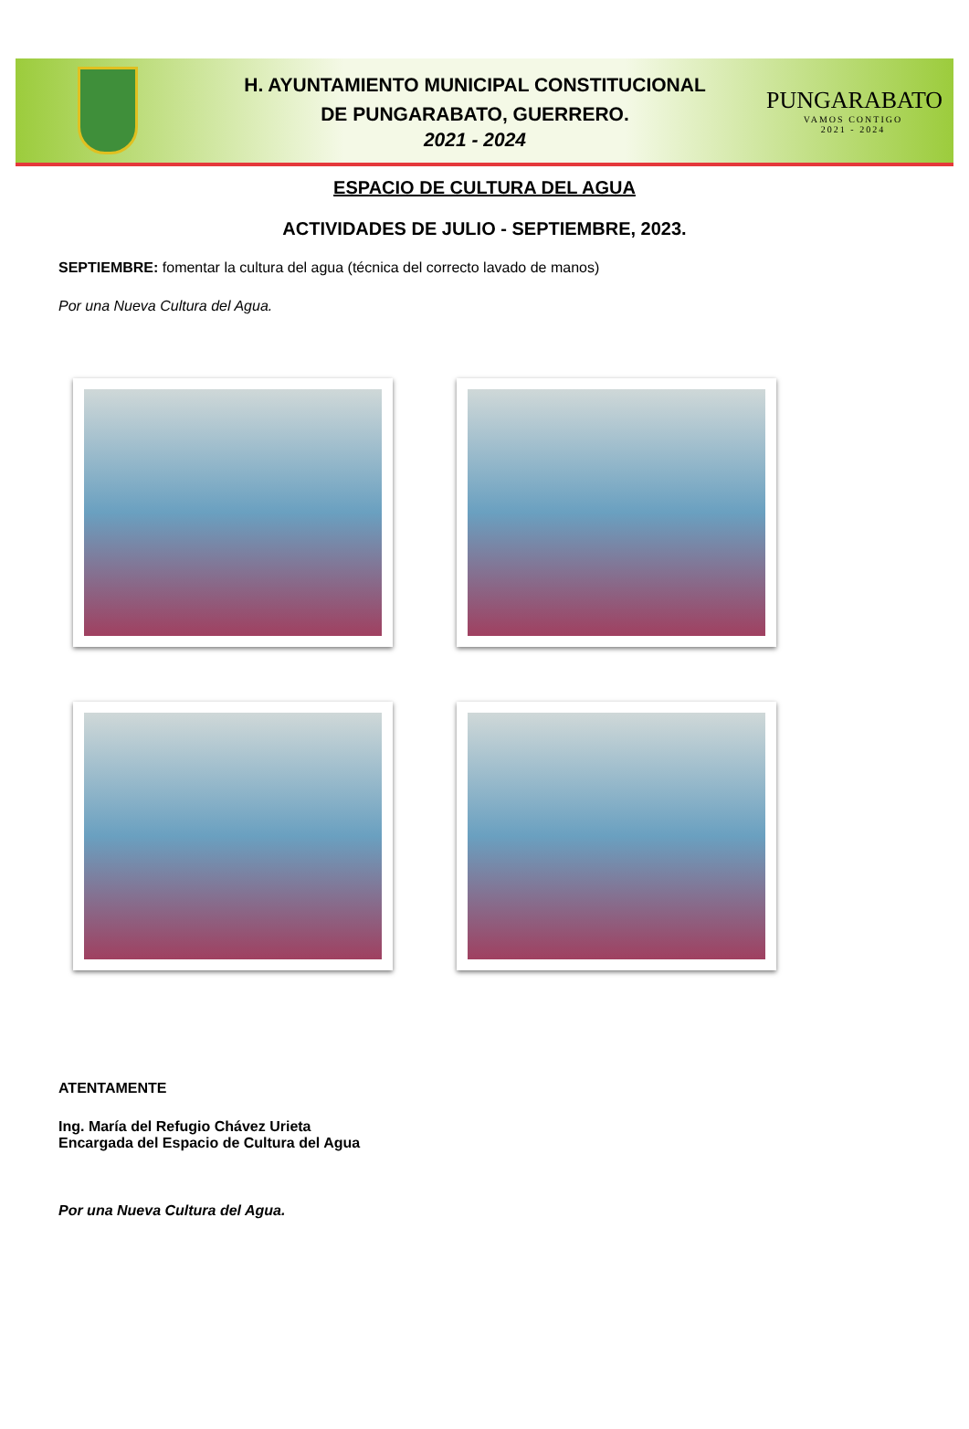H. AYUNTAMIENTO MUNICIPAL CONSTITUCIONAL
DE PUNGARABATO, GUERRERO.
2021 - 2024
PUNGARABATO
VAMOS CONTIGO
2021 - 2024
ESPACIO DE CULTURA DEL AGUA
ACTIVIDADES DE JULIO - SEPTIEMBRE, 2023.
SEPTIEMBRE: fomentar la cultura del agua (técnica del correcto lavado de manos)
Por una Nueva Cultura del Agua.
ATENTAMENTE
Ing. María del Refugio Chávez Urieta
Encargada del Espacio de Cultura del Agua
Por una Nueva Cultura del Agua.